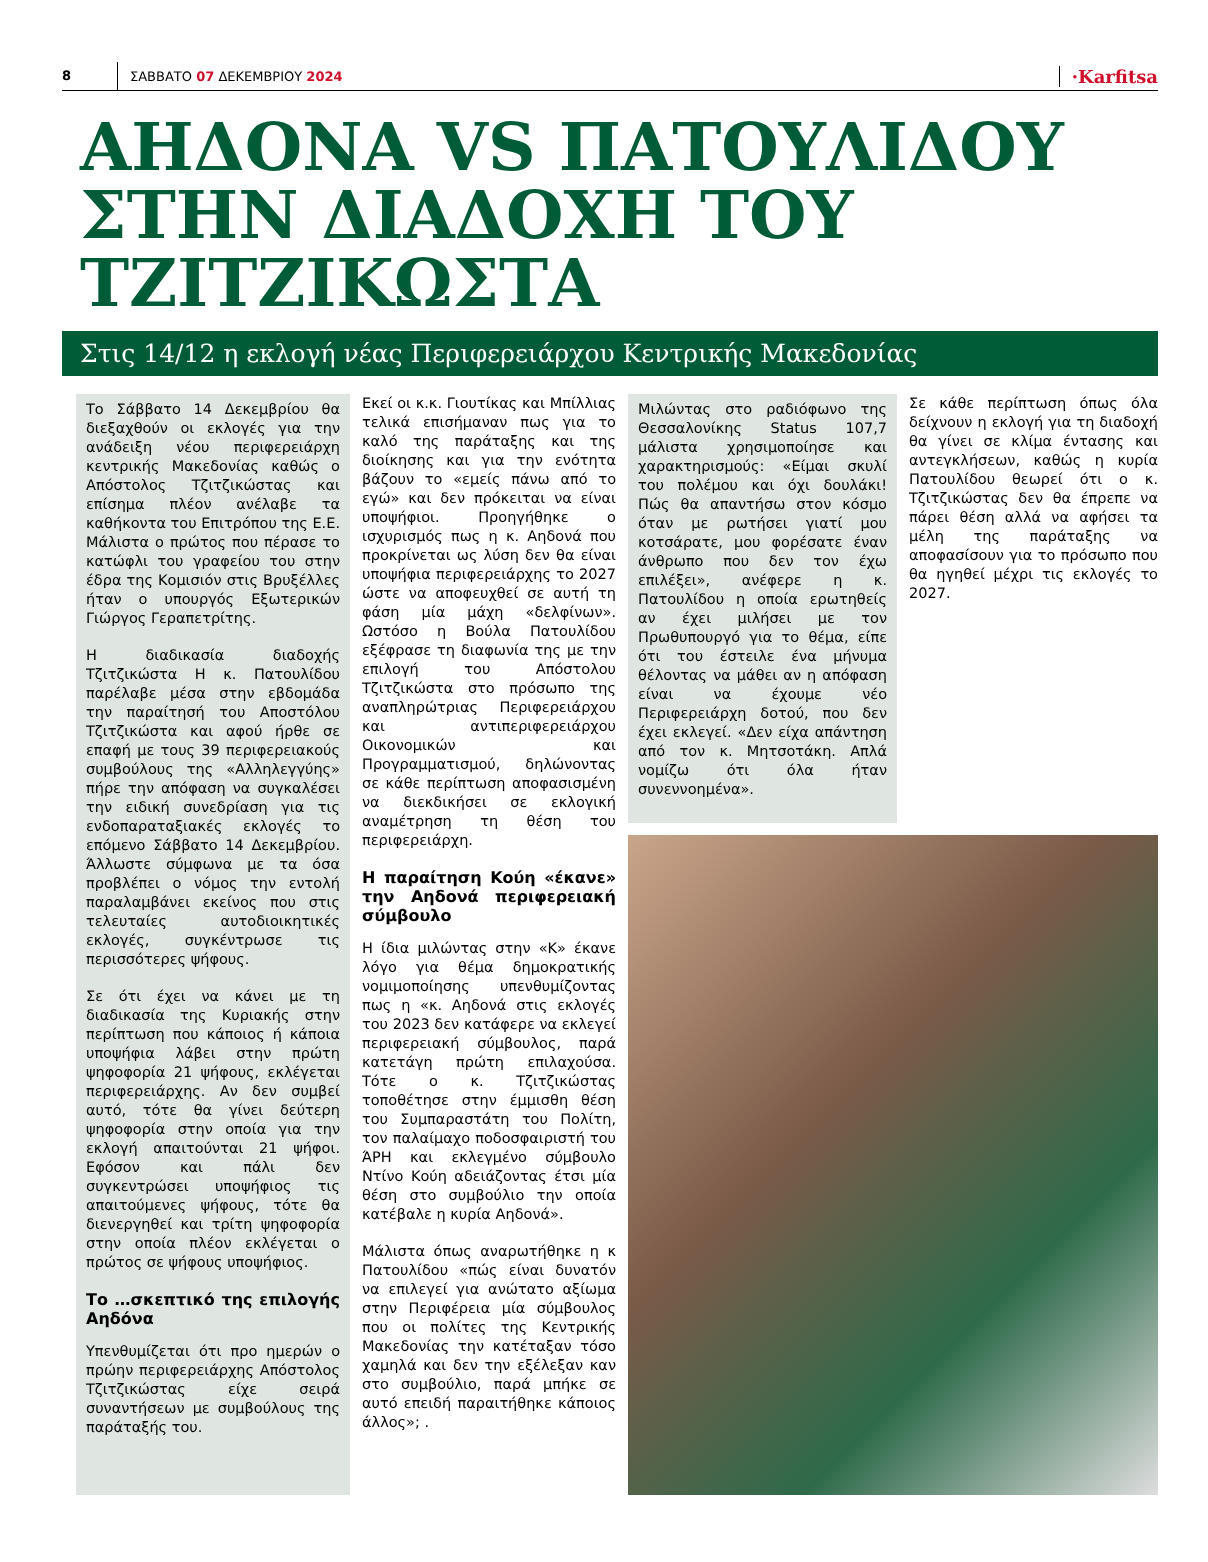8
ΣΑΒΒΑΤΟ 07 ΔΕΚΕΜΒΡΙΟΥ 2024
·Karfitsa
ΑΗΔΟΝΑ VS ΠΑΤΟΥΛΙΔΟΥ
ΣΤΗΝ ΔΙΑΔΟΧΗ ΤΟΥ
ΤΖΙΤΖΙΚΩΣΤΑ
Στις 14/12 η εκλογή νέας Περιφερειάρχου Κεντρικής Μακεδονίας
Το Σάββατο 14 Δεκεμβρίου θα διεξαχθούν οι εκλογές για την ανάδειξη νέου περιφερειάρχη κεντρικής Μακεδονίας καθώς ο Απόστολος Τζιτζικώστας και επίσημα πλέον ανέλαβε τα καθήκοντα του Επιτρόπου της Ε.Ε. Μάλιστα ο πρώτος που πέρασε το κατώφλι του γραφείου του στην έδρα της Κομισιόν στις Βρυξέλλες ήταν ο υπουργός Εξωτερικών Γιώργος Γεραπετρίτης.
Η διαδικασία διαδοχής Τζιτζικώστα Η κ. Πατουλίδου παρέλαβε μέσα στην εβδομάδα την παραίτησή του Αποστόλου Τζιτζικώστα και αφού ήρθε σε επαφή με τους 39 περιφερειακούς συμβούλους της «Αλληλεγγύης» πήρε την απόφαση να συγκαλέσει την ειδική συνεδρίαση για τις ενδοπαραταξιακές εκλογές το επόμενο Σάββατο 14 Δεκεμβρίου. Άλλωστε σύμφωνα με τα όσα προβλέπει ο νόμος την εντολή παραλαμβάνει εκείνος που στις τελευταίες αυτοδιοικητικές εκλογές, συγκέντρωσε τις περισσότερες ψήφους.
Σε ότι έχει να κάνει με τη διαδικασία της Κυριακής στην περίπτωση που κάποιος ή κάποια υποψήφια λάβει στην πρώτη ψηφοφορία 21 ψήφους, εκλέγεται περιφερειάρχης. Αν δεν συμβεί αυτό, τότε θα γίνει δεύτερη ψηφοφορία στην οποία για την εκλογή απαιτούνται 21 ψήφοι. Εφόσον και πάλι δεν συγκεντρώσει υποψήφιος τις απαιτούμενες ψήφους, τότε θα διενεργηθεί και τρίτη ψηφοφορία στην οποία πλέον εκλέγεται ο πρώτος σε ψήφους υποψήφιος.
Το …σκεπτικό της επιλογής Αηδόνα
Υπενθυμίζεται ότι προ ημερών ο πρώην περιφερειάρχης Απόστολος Τζιτζικώστας είχε σειρά συναντήσεων με συμβούλους της παράταξής του.
Εκεί οι κ.κ. Γιουτίκας και Μπίλλιας τελικά επισήμαναν πως για το καλό της παράταξης και της διοίκησης και για την ενότητα βάζουν το «εμείς πάνω από το εγώ» και δεν πρόκειται να είναι υποψήφιοι. Προηγήθηκε ο ισχυρισμός πως η κ. Αηδονά που προκρίνεται ως λύση δεν θα είναι υποψήφια περιφερειάρχης το 2027 ώστε να αποφευχθεί σε αυτή τη φάση μία μάχη «δελφίνων». Ωστόσο η Βούλα Πατουλίδου εξέφρασε τη διαφωνία της με την επιλογή του Απόστολου Τζιτζικώστα στο πρόσωπο της αναπληρώτριας Περιφερειάρχου και αντιπεριφερειάρχου Οικονομικών και Προγραμματισμού, δηλώνοντας σε κάθε περίπτωση αποφασισμένη να διεκδικήσει σε εκλογική αναμέτρηση τη θέση του περιφερειάρχη.
Η παραίτηση Κούη «έκανε» την Αηδονά περιφερειακή σύμβουλο
Η ίδια μιλώντας στην «Κ» έκανε λόγο για θέμα δημοκρατικής νομιμοποίησης υπενθυμίζοντας πως η «κ. Αηδονά στις εκλογές του 2023 δεν κατάφερε να εκλεγεί περιφερειακή σύμβουλος, παρά κατετάγη πρώτη επιλαχούσα. Τότε ο κ. Τζιτζικώστας τοποθέτησε στην έμμισθη θέση του Συμπαραστάτη του Πολίτη, τον παλαίμαχο ποδοσφαιριστή του ΆΡΗ και εκλεγμένο σύμβουλο Ντίνο Κούη αδειάζοντας έτσι μία θέση στο συμβούλιο την οποία κατέβαλε η κυρία Αηδονά».
Μάλιστα όπως αναρωτήθηκε η κ Πατουλίδου «πώς είναι δυνατόν να επιλεγεί για ανώτατο αξίωμα στην Περιφέρεια μία σύμβουλος που οι πολίτες της Κεντρικής Μακεδονίας την κατέταξαν τόσο χαμηλά και δεν την εξέλεξαν καν στο συμβούλιο, παρά μπήκε σε αυτό επειδή παραιτήθηκε κάποιος άλλος»; .
Μιλώντας στο ραδιόφωνο της Θεσσαλονίκης Status 107,7 μάλιστα χρησιμοποίησε και χαρακτηρισμούς: «Είμαι σκυλί του πολέμου και όχι δουλάκι! Πώς θα απαντήσω στον κόσμο όταν με ρωτήσει γιατί μου κοτσάρατε, μου φορέσατε έναν άνθρωπο που δεν τον έχω επιλέξει», ανέφερε η κ. Πατουλίδου η οποία ερωτηθείς αν έχει μιλήσει με τον Πρωθυπουργό για το θέμα, είπε ότι του έστειλε ένα μήνυμα θέλοντας να μάθει αν η απόφαση είναι να έχουμε νέο Περιφερειάρχη δοτού, που δεν έχει εκλεγεί. «Δεν είχα απάντηση από τον κ. Μητσοτάκη. Απλά νομίζω ότι όλα ήταν συνεννοημένα».
Σε κάθε περίπτωση όπως όλα δείχνουν η εκλογή για τη διαδοχή θα γίνει σε κλίμα έντασης και αντεγκλήσεων, καθώς η κυρία Πατουλίδου θεωρεί ότι ο κ. Τζιτζικώστας δεν θα έπρεπε να πάρει θέση αλλά να αφήσει τα μέλη της παράταξης να αποφασίσουν για το πρόσωπο που θα ηγηθεί μέχρι τις εκλογές το 2027.